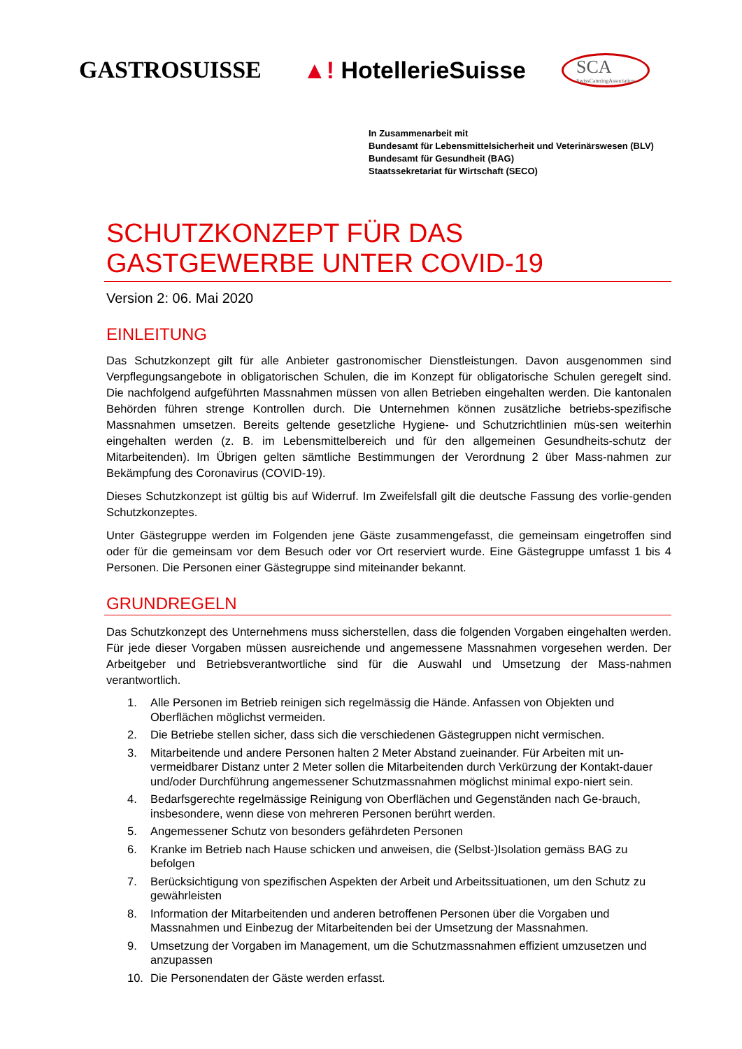GASTROSUISSE
▲! HotellerieSuisse
SCA
SwissCateringAssociation
In Zusammenarbeit mit
Bundesamt für Lebensmittelsicherheit und Veterinärswesen (BLV)
Bundesamt für Gesundheit (BAG)
Staatssekretariat für Wirtschaft (SECO)
SCHUTZKONZEPT FÜR DAS GASTGEWERBE UNTER COVID-19
Version 2: 06. Mai 2020
EINLEITUNG
Das Schutzkonzept gilt für alle Anbieter gastronomischer Dienstleistungen. Davon ausgenommen sind Verpflegungsangebote in obligatorischen Schulen, die im Konzept für obligatorische Schulen geregelt sind. Die nachfolgend aufgeführten Massnahmen müssen von allen Betrieben eingehalten werden. Die kantonalen Behörden führen strenge Kontrollen durch. Die Unternehmen können zusätzliche betriebs-spezifische Massnahmen umsetzen. Bereits geltende gesetzliche Hygiene- und Schutzrichtlinien müs-sen weiterhin eingehalten werden (z. B. im Lebensmittelbereich und für den allgemeinen Gesundheits-schutz der Mitarbeitenden). Im Übrigen gelten sämtliche Bestimmungen der Verordnung 2 über Mass-nahmen zur Bekämpfung des Coronavirus (COVID-19).
Dieses Schutzkonzept ist gültig bis auf Widerruf. Im Zweifelsfall gilt die deutsche Fassung des vorlie-genden Schutzkonzeptes.
Unter Gästegruppe werden im Folgenden jene Gäste zusammengefasst, die gemeinsam eingetroffen sind oder für die gemeinsam vor dem Besuch oder vor Ort reserviert wurde. Eine Gästegruppe umfasst 1 bis 4 Personen. Die Personen einer Gästegruppe sind miteinander bekannt.
GRUNDREGELN
Das Schutzkonzept des Unternehmens muss sicherstellen, dass die folgenden Vorgaben eingehalten werden. Für jede dieser Vorgaben müssen ausreichende und angemessene Massnahmen vorgesehen werden. Der Arbeitgeber und Betriebsverantwortliche sind für die Auswahl und Umsetzung der Mass-nahmen verantwortlich.
1. Alle Personen im Betrieb reinigen sich regelmässig die Hände. Anfassen von Objekten und Oberflächen möglichst vermeiden.
2. Die Betriebe stellen sicher, dass sich die verschiedenen Gästegruppen nicht vermischen.
3. Mitarbeitende und andere Personen halten 2 Meter Abstand zueinander. Für Arbeiten mit un-vermeidbarer Distanz unter 2 Meter sollen die Mitarbeitenden durch Verkürzung der Kontakt-dauer und/oder Durchführung angemessener Schutzmassnahmen möglichst minimal expo-niert sein.
4. Bedarfsgerechte regelmässige Reinigung von Oberflächen und Gegenständen nach Ge-brauch, insbesondere, wenn diese von mehreren Personen berührt werden.
5. Angemessener Schutz von besonders gefährdeten Personen
6. Kranke im Betrieb nach Hause schicken und anweisen, die (Selbst-)Isolation gemäss BAG zu befolgen
7. Berücksichtigung von spezifischen Aspekten der Arbeit und Arbeitssituationen, um den Schutz zu gewährleisten
8. Information der Mitarbeitenden und anderen betroffenen Personen über die Vorgaben und Massnahmen und Einbezug der Mitarbeitenden bei der Umsetzung der Massnahmen.
9. Umsetzung der Vorgaben im Management, um die Schutzmassnahmen effizient umzusetzen und anzupassen
10. Die Personendaten der Gäste werden erfasst.